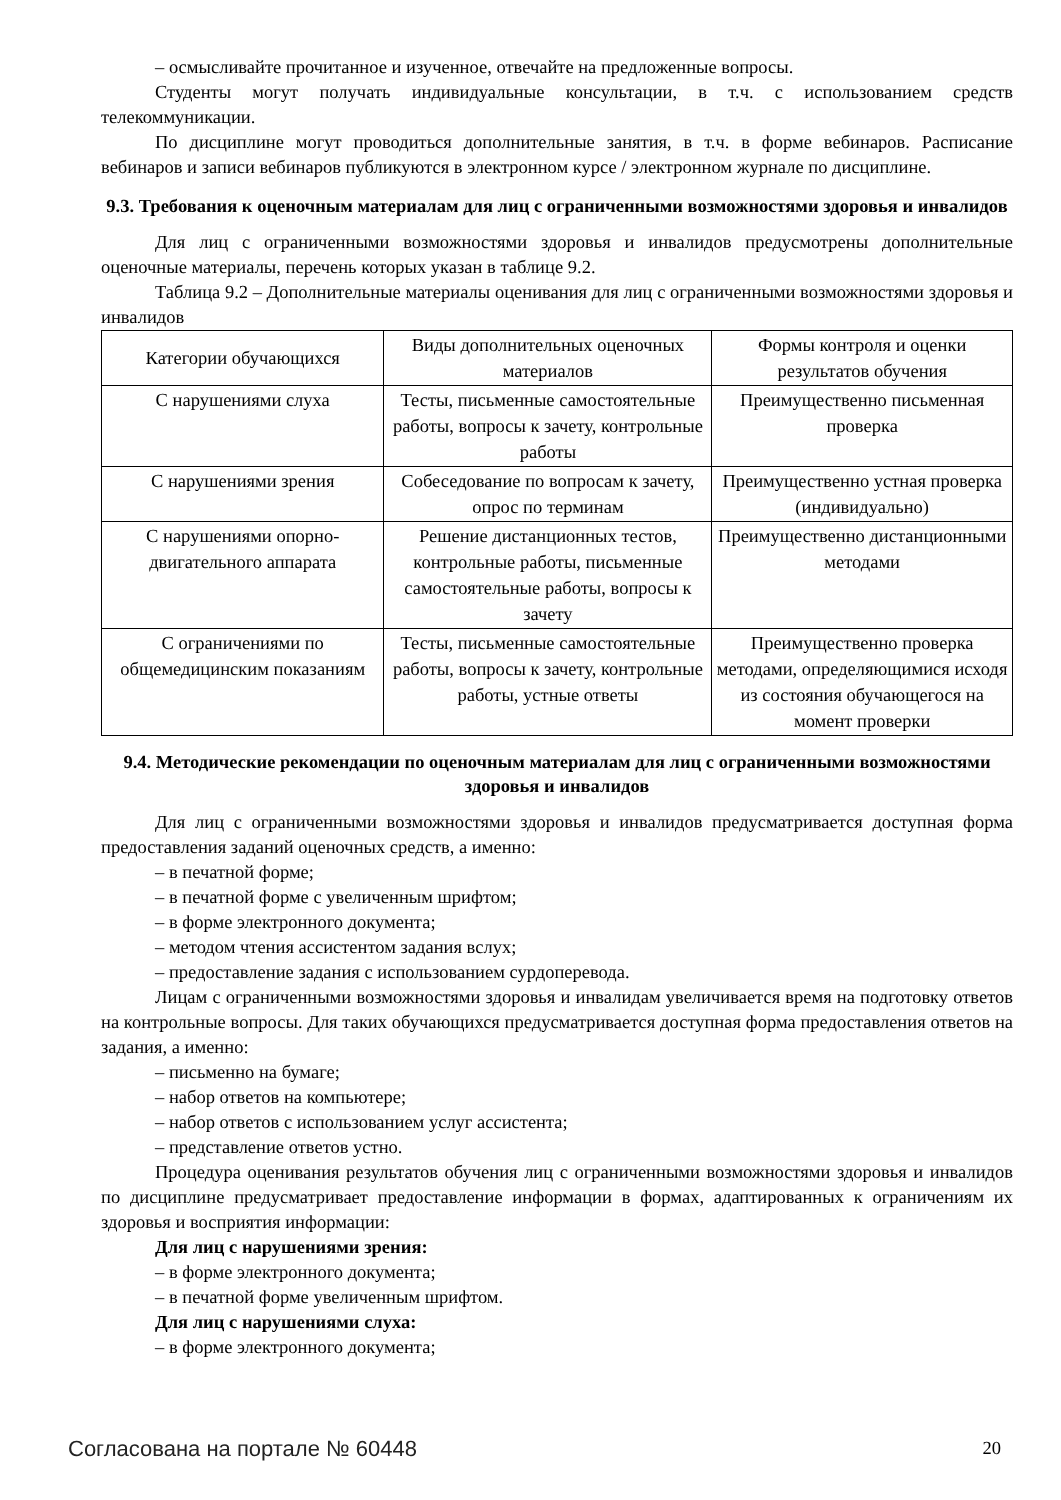– осмысливайте прочитанное и изученное, отвечайте на предложенные вопросы.
Студенты могут получать индивидуальные консультации, в т.ч. с использованием средств телекоммуникации.
По дисциплине могут проводиться дополнительные занятия, в т.ч. в форме вебинаров. Расписание вебинаров и записи вебинаров публикуются в электронном курсе / электронном журнале по дисциплине.
9.3. Требования к оценочным материалам для лиц с ограниченными возможностями здоровья и инвалидов
Для лиц с ограниченными возможностями здоровья и инвалидов предусмотрены дополнительные оценочные материалы, перечень которых указан в таблице 9.2.
Таблица 9.2 – Дополнительные материалы оценивания для лиц с ограниченными возможностями здоровья и инвалидов
| Категории обучающихся | Виды дополнительных оценочных материалов | Формы контроля и оценки результатов обучения |
| С нарушениями слуха | Тесты, письменные самостоятельные работы, вопросы к зачету, контрольные работы | Преимущественно письменная проверка |
| С нарушениями зрения | Собеседование по вопросам к зачету, опрос по терминам | Преимущественно устная проверка (индивидуально) |
| С нарушениями опорно-двигательного аппарата | Решение дистанционных тестов, контрольные работы, письменные самостоятельные работы, вопросы к зачету | Преимущественно дистанционными методами |
| С ограничениями по общемедицинским показаниям | Тесты, письменные самостоятельные работы, вопросы к зачету, контрольные работы, устные ответы | Преимущественно проверка методами, определяющимися исходя из состояния обучающегося на момент проверки |
9.4. Методические рекомендации по оценочным материалам для лиц с ограниченными возможностями здоровья и инвалидов
Для лиц с ограниченными возможностями здоровья и инвалидов предусматривается доступная форма предоставления заданий оценочных средств, а именно:
– в печатной форме;
– в печатной форме с увеличенным шрифтом;
– в форме электронного документа;
– методом чтения ассистентом задания вслух;
– предоставление задания с использованием сурдоперевода.
Лицам с ограниченными возможностями здоровья и инвалидам увеличивается время на подготовку ответов на контрольные вопросы. Для таких обучающихся предусматривается доступная форма предоставления ответов на задания, а именно:
– письменно на бумаге;
– набор ответов на компьютере;
– набор ответов с использованием услуг ассистента;
– представление ответов устно.
Процедура оценивания результатов обучения лиц с ограниченными возможностями здоровья и инвалидов по дисциплине предусматривает предоставление информации в формах, адаптированных к ограничениям их здоровья и восприятия информации:
Для лиц с нарушениями зрения:
– в форме электронного документа;
– в печатной форме увеличенным шрифтом.
Для лиц с нарушениями слуха:
– в форме электронного документа;
Согласована на портале № 60448 20